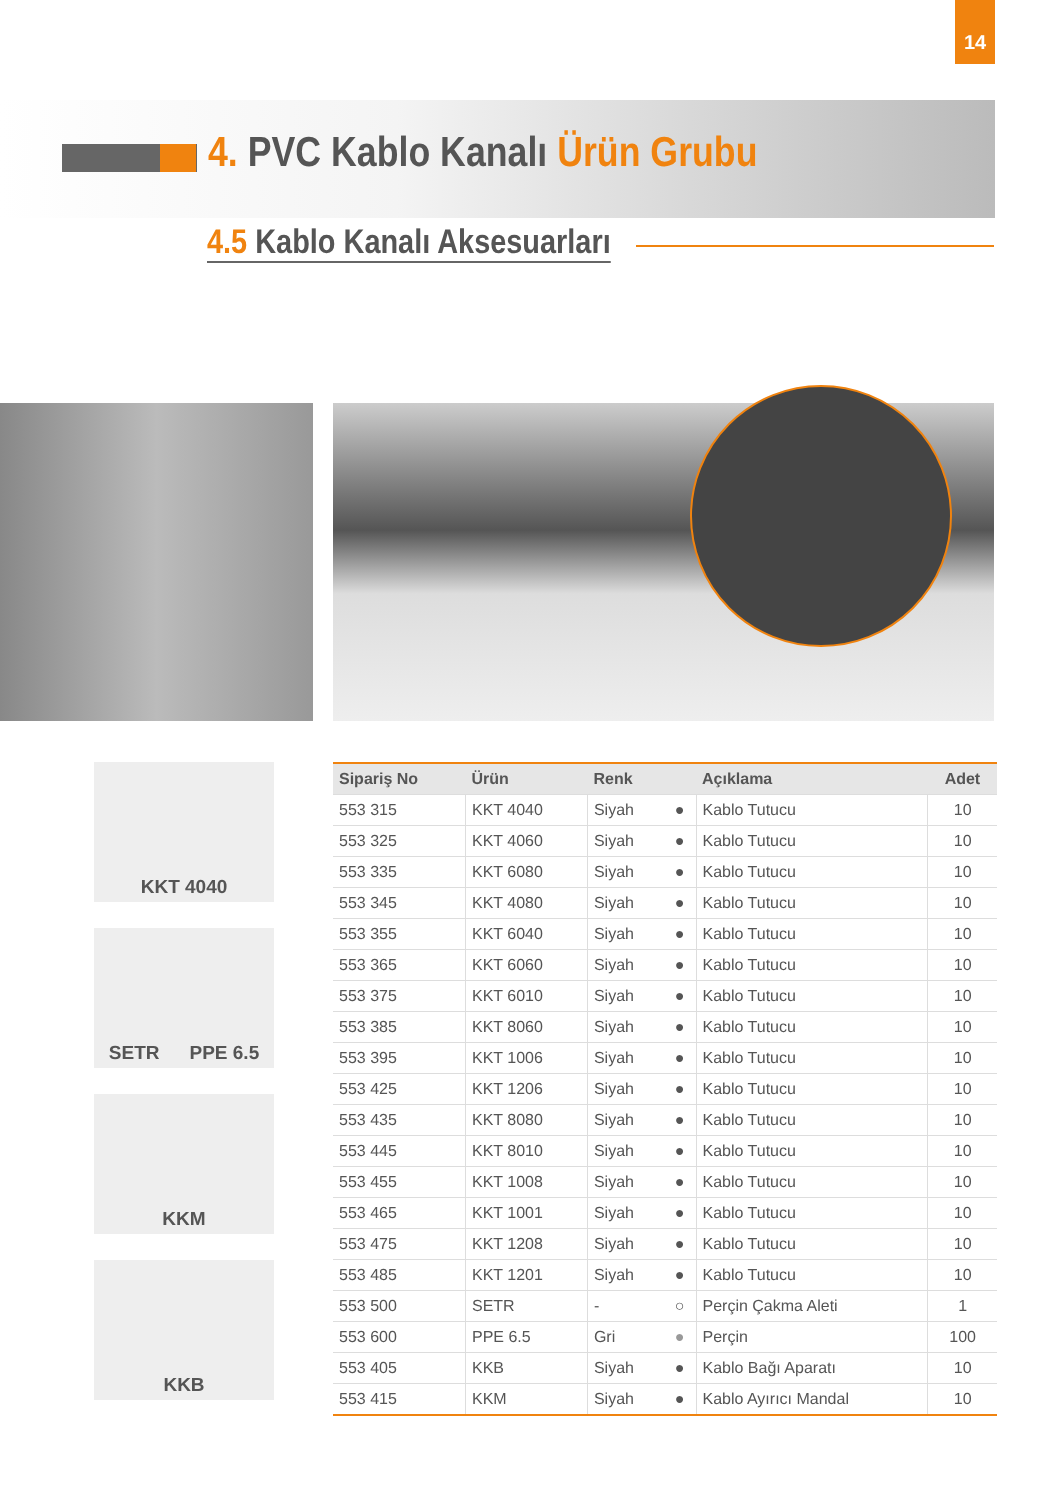14
4. PVC Kablo Kanalı Ürün Grubu
4.5 Kablo Kanalı Aksesuarları
KKT 4040
SETR PPE 6.5
KKM
KKB
| Sipariş No | Ürün | Renk | | Açıklama | Adet |
| --- | --- | --- | --- | --- | --- |
| 553 315 | KKT 4040 | Siyah | ● | Kablo Tutucu | 10 |
| 553 325 | KKT 4060 | Siyah | ● | Kablo Tutucu | 10 |
| 553 335 | KKT 6080 | Siyah | ● | Kablo Tutucu | 10 |
| 553 345 | KKT 4080 | Siyah | ● | Kablo Tutucu | 10 |
| 553 355 | KKT 6040 | Siyah | ● | Kablo Tutucu | 10 |
| 553 365 | KKT 6060 | Siyah | ● | Kablo Tutucu | 10 |
| 553 375 | KKT 6010 | Siyah | ● | Kablo Tutucu | 10 |
| 553 385 | KKT 8060 | Siyah | ● | Kablo Tutucu | 10 |
| 553 395 | KKT 1006 | Siyah | ● | Kablo Tutucu | 10 |
| 553 425 | KKT 1206 | Siyah | ● | Kablo Tutucu | 10 |
| 553 435 | KKT 8080 | Siyah | ● | Kablo Tutucu | 10 |
| 553 445 | KKT 8010 | Siyah | ● | Kablo Tutucu | 10 |
| 553 455 | KKT 1008 | Siyah | ● | Kablo Tutucu | 10 |
| 553 465 | KKT 1001 | Siyah | ● | Kablo Tutucu | 10 |
| 553 475 | KKT 1208 | Siyah | ● | Kablo Tutucu | 10 |
| 553 485 | KKT 1201 | Siyah | ● | Kablo Tutucu | 10 |
| 553 500 | SETR | - | ○ | Perçin Çakma Aleti | 1 |
| 553 600 | PPE 6.5 | Gri | ● | Perçin | 100 |
| 553 405 | KKB | Siyah | ● | Kablo Bağı Aparatı | 10 |
| 553 415 | KKM | Siyah | ● | Kablo Ayırıcı Mandal | 10 |